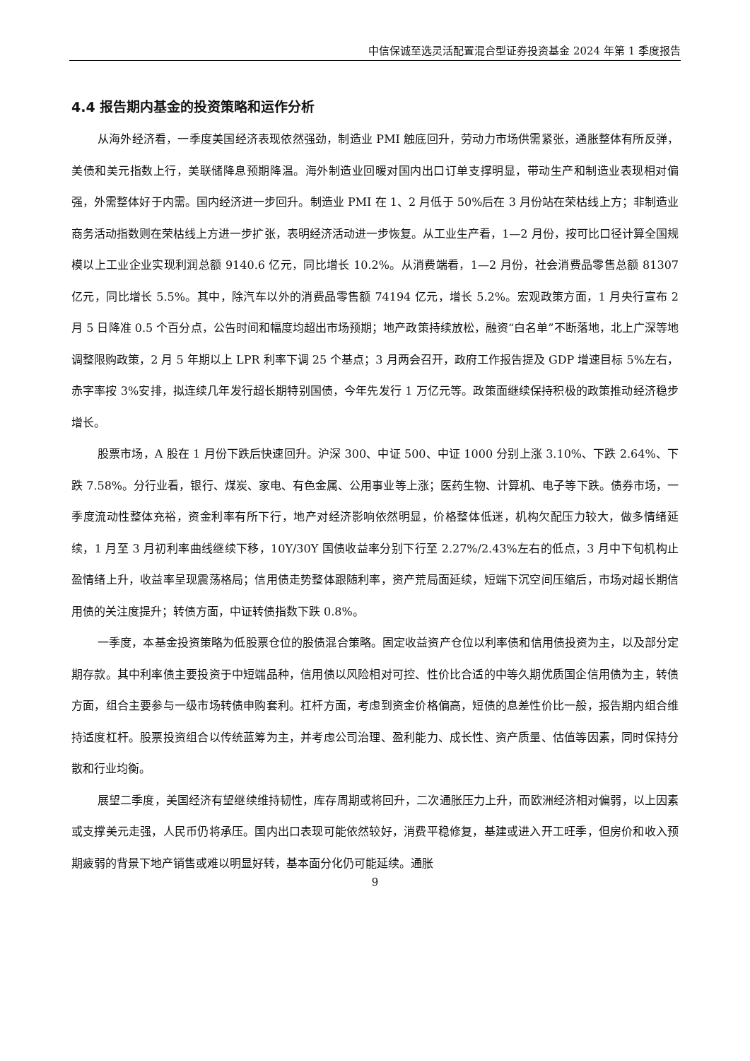中信保诚至选灵活配置混合型证券投资基金 2024 年第 1 季度报告
4.4 报告期内基金的投资策略和运作分析
从海外经济看，一季度美国经济表现依然强劲，制造业 PMI 触底回升，劳动力市场供需紧张，通胀整体有所反弹，美债和美元指数上行，美联储降息预期降温。海外制造业回暖对国内出口订单支撑明显，带动生产和制造业表现相对偏强，外需整体好于内需。国内经济进一步回升。制造业 PMI 在 1、2 月低于 50%后在 3 月份站在荣枯线上方；非制造业商务活动指数则在荣枯线上方进一步扩张，表明经济活动进一步恢复。从工业生产看，1—2 月份，按可比口径计算全国规模以上工业企业实现利润总额 9140.6 亿元，同比增长 10.2%。从消费端看，1—2 月份，社会消费品零售总额 81307 亿元，同比增长 5.5%。其中，除汽车以外的消费品零售额 74194 亿元，增长 5.2%。宏观政策方面，1 月央行宣布 2 月 5 日降准 0.5 个百分点，公告时间和幅度均超出市场预期；地产政策持续放松，融资“白名单”不断落地，北上广深等地调整限购政策，2 月 5 年期以上 LPR 利率下调 25 个基点；3 月两会召开，政府工作报告提及 GDP 增速目标 5%左右，赤字率按 3%安排，拟连续几年发行超长期特别国债，今年先发行 1 万亿元等。政策面继续保持积极的政策推动经济稳步增长。
股票市场，A 股在 1 月份下跌后快速回升。沪深 300、中证 500、中证 1000 分别上涨 3.10%、下跌 2.64%、下跌 7.58%。分行业看，银行、煤炭、家电、有色金属、公用事业等上涨；医药生物、计算机、电子等下跌。债券市场，一季度流动性整体充裕，资金利率有所下行，地产对经济影响依然明显，价格整体低迷，机构欠配压力较大，做多情绪延续，1 月至 3 月初利率曲线继续下移，10Y/30Y 国债收益率分别下行至 2.27%/2.43%左右的低点，3 月中下旬机构止盈情绪上升，收益率呈现震荡格局；信用债走势整体跟随利率，资产荒局面延续，短端下沉空间压缩后，市场对超长期信用债的关注度提升；转债方面，中证转债指数下跌 0.8%。
一季度，本基金投资策略为低股票仓位的股债混合策略。固定收益资产仓位以利率债和信用债投资为主，以及部分定期存款。其中利率债主要投资于中短端品种，信用债以风险相对可控、性价比合适的中等久期优质国企信用债为主，转债方面，组合主要参与一级市场转债申购套利。杠杆方面，考虑到资金价格偏高，短债的息差性价比一般，报告期内组合维持适度杠杆。股票投资组合以传统蓝筹为主，并考虑公司治理、盈利能力、成长性、资产质量、估值等因素，同时保持分散和行业均衡。
展望二季度，美国经济有望继续维持韧性，库存周期或将回升，二次通胀压力上升，而欧洲经济相对偏弱，以上因素或支撑美元走强，人民币仍将承压。国内出口表现可能依然较好，消费平稳修复，基建或进入开工旺季，但房价和收入预期疲弱的背景下地产销售或难以明显好转，基本面分化仍可能延续。通胀
9